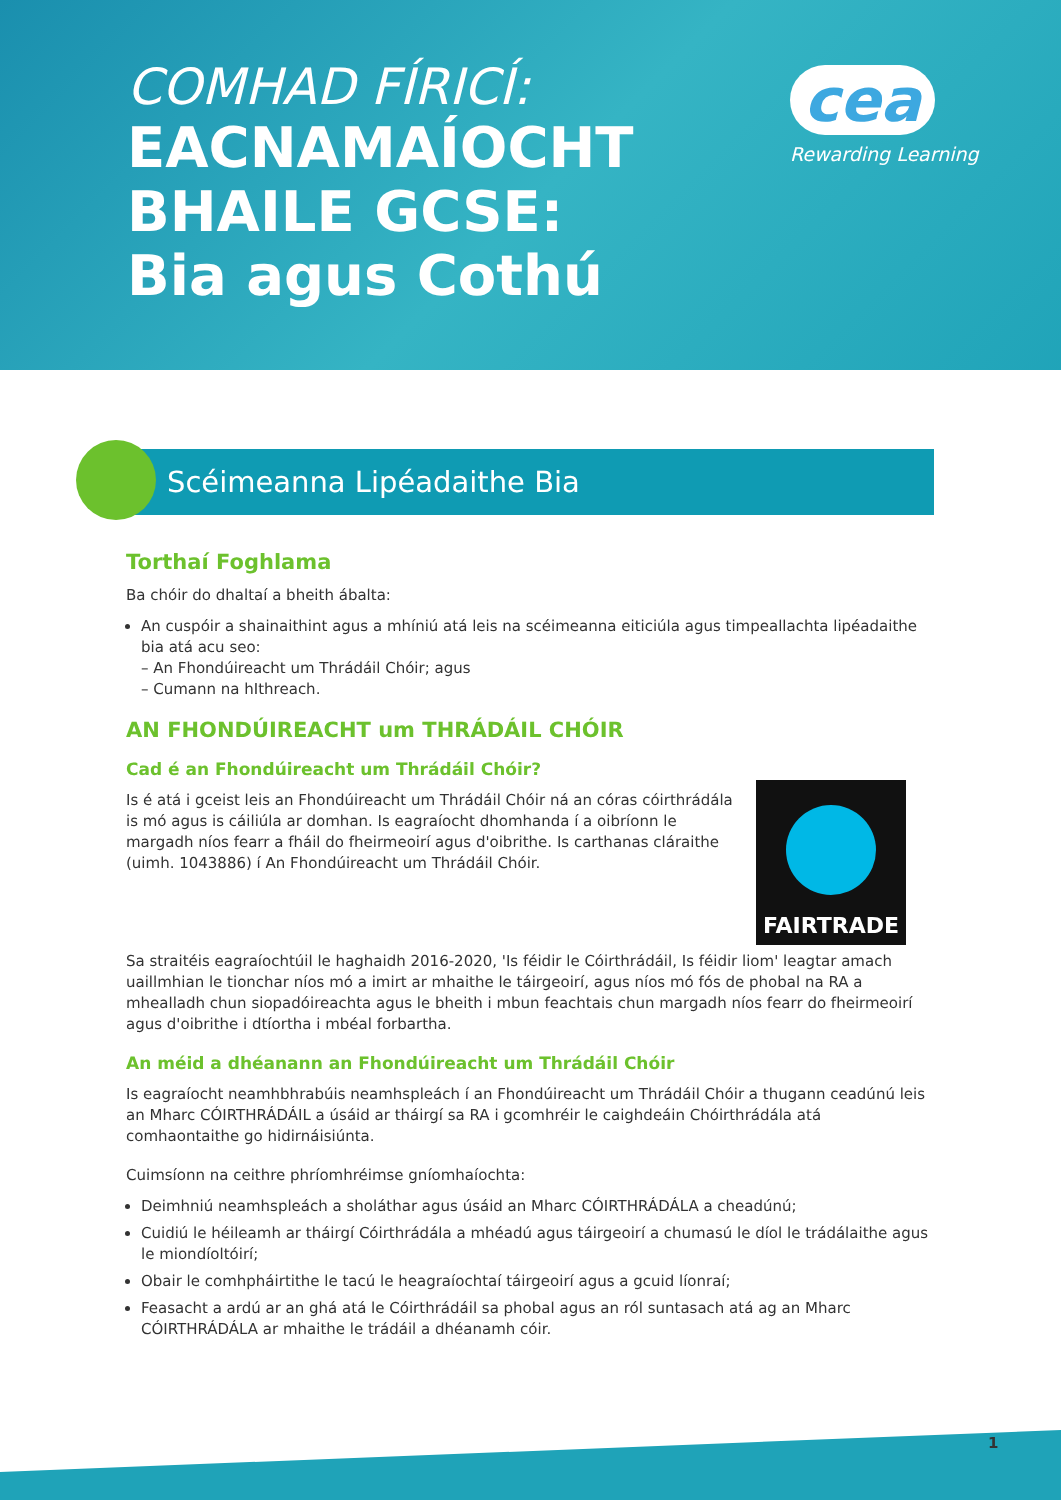COMHAD FÍRICÍ:
EACNAMAÍOCHT
BHAILE GCSE:
Bia agus Cothú
cea
Rewarding Learning
Scéimeanna Lipéadaithe Bia
Torthaí Foghlama
Ba chóir do dhaltaí a bheith ábalta:
An cuspóir a shainaithint agus a mhíniú atá leis na scéimeanna eiticiúla agus timpeallachta lipéadaithe bia atá acu seo:
– An Fhondúireacht um Thrádáil Chóir; agus
– Cumann na hIthreach.
AN FHONDÚIREACHT um THRÁDÁIL CHÓIR
Cad é an Fhondúireacht um Thrádáil Chóir?
FAIRTRADE
Is é atá i gceist leis an Fhondúireacht um Thrádáil Chóir ná an córas cóirthrádála is mó agus is cáiliúla ar domhan. Is eagraíocht dhomhanda í a oibríonn le margadh níos fearr a fháil do fheirmeoirí agus d'oibrithe. Is carthanas cláraithe (uimh. 1043886) í An Fhondúireacht um Thrádáil Chóir.
Sa straitéis eagraíochtúil le haghaidh 2016-2020, 'Is féidir le Cóirthrádáil, Is féidir liom' leagtar amach uaillmhian le tionchar níos mó a imirt ar mhaithe le táirgeoirí, agus níos mó fós de phobal na RA a mhealladh chun siopadóireachta agus le bheith i mbun feachtais chun margadh níos fearr do fheirmeoirí agus d'oibrithe i dtíortha i mbéal forbartha.
An méid a dhéanann an Fhondúireacht um Thrádáil Chóir
Is eagraíocht neamhbhrabúis neamhspleách í an Fhondúireacht um Thrádáil Chóir a thugann ceadúnú leis an Mharc CÓIRTHRÁDÁIL a úsáid ar tháirgí sa RA i gcomhréir le caighdeáin Chóirthrádála atá comhaontaithe go hidirnáisiúnta.
Cuimsíonn na ceithre phríomhréimse gníomhaíochta:
Deimhniú neamhspleách a sholáthar agus úsáid an Mharc CÓIRTHRÁDÁLA a cheadúnú;
Cuidiú le héileamh ar tháirgí Cóirthrádála a mhéadú agus táirgeoirí a chumasú le díol le trádálaithe agus le miondíoltóirí;
Obair le comhpháirtithe le tacú le heagraíochtaí táirgeoirí agus a gcuid líonraí;
Feasacht a ardú ar an ghá atá le Cóirthrádáil sa phobal agus an ról suntasach atá ag an Mharc CÓIRTHRÁDÁLA ar mhaithe le trádáil a dhéanamh cóir.
1